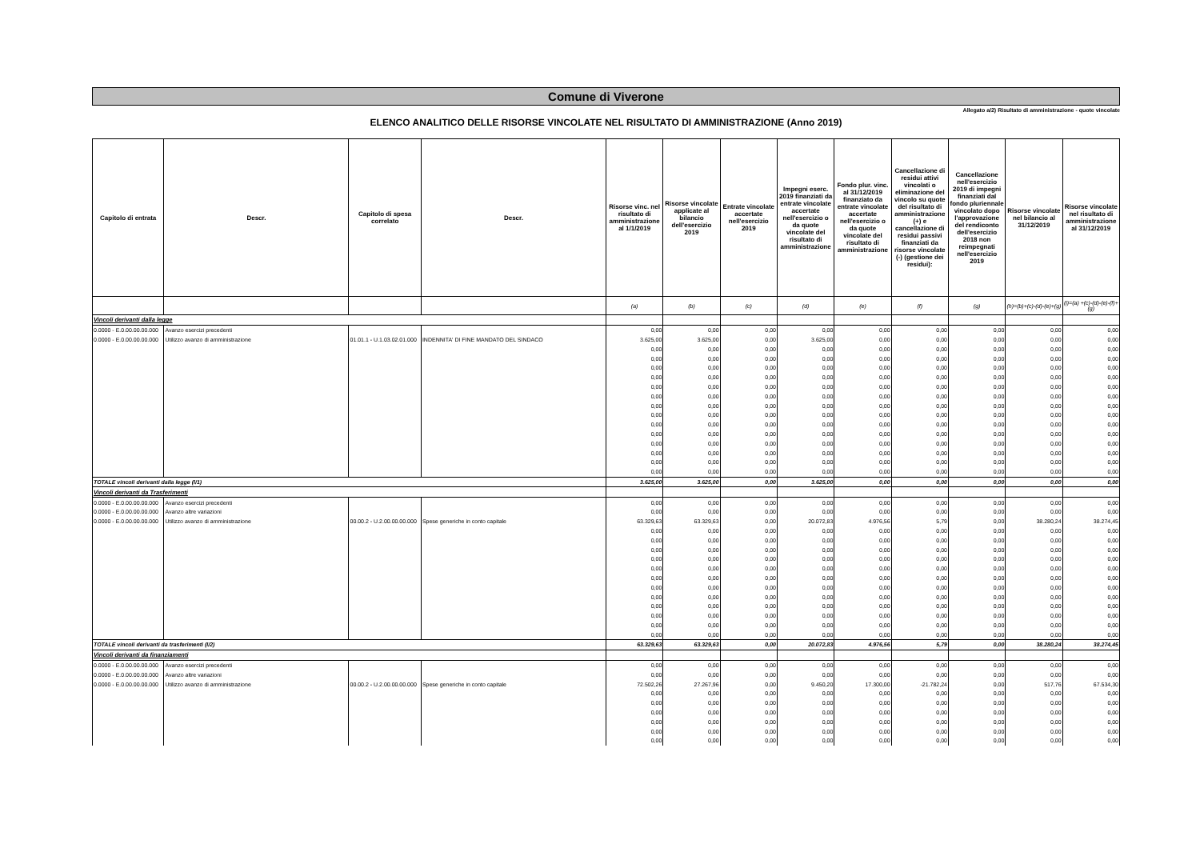Comune di Viverone
Allegato a/2) Risultato di amministrazione - quote vincolate
ELENCO ANALITICO DELLE RISORSE VINCOLATE NEL RISULTATO DI AMMINISTRAZIONE (Anno 2019)
| Capitolo di entrata | Descr. | Capitolo di spesa correlato | Descr. | Risorse vinc. nel risultato di amministrazione al 1/1/2019 | Risorse vincolate applicate al bilancio dell'esercizio 2019 | Entrate vincolate accertate nell'esercizio 2019 | Impegni eserc. 2019 finanziati da entrate vincolate accertate nell'esercizio o da quote vincolate del risultato di amministrazione | Fondo plur. vinc. al 31/12/2019 finanziato da entrate vincolate accertate nell'esercizio o da quote vincolate del risultato di amministrazione | Cancellazione di residui attivi vincolati o eliminazione del vincolo su quote del risultato di amministrazione (+) e cancellazione di residui passivi finanziati da risorse vincolate (-) (gestione dei residui): | Cancellazione nell'esercizio 2019 di impegni finanziati dal fondo pluriennale vincolato dopo l'approvazione del rendiconto dell'esercizio 2018 non reimpegnati nell'esercizio 2019 | Risorse vincolate nel bilancio al 31/12/2019 | Risorse vincolate nel risultato di amministrazione al 31/12/2019 |
| --- | --- | --- | --- | --- | --- | --- | --- | --- | --- | --- | --- | --- |
| | | | | (a) | (b) | (c) | (d) | (e) | (f) | (g) | (h)=(b)+(c)-(d)-(e)+(g) | (i)=(a) +(c)-(d)-(e)-(f)+(g) |
| Vincoli derivanti dalla legge | | | | | | | | | | | | |
| 0.0000 - E.0.00.00.00.000 | Avanzo esercizi precedenti | | | 0,00 | 0,00 | 0,00 | 0,00 | 0,00 | 0,00 | 0,00 | 0,00 | 0,00 |
| 0.0000 - E.0.00.00.00.000 | Utilizzo avanzo di amministrazione | 01.01.1 - U.1.03.02.01.000 | INDENNITA' DI FINE MANDATO DEL SINDACO | 3.625,00 | 3.625,00 | 0,00 | 3.625,00 | 0,00 | 0,00 | 0,00 | 0,00 | 0,00 |
| | | | | 0,00 | 0,00 | 0,00 | 0,00 | 0,00 | 0,00 | 0,00 | 0,00 | 0,00 |
| | | | | 0,00 | 0,00 | 0,00 | 0,00 | 0,00 | 0,00 | 0,00 | 0,00 | 0,00 |
| | | | | 0,00 | 0,00 | 0,00 | 0,00 | 0,00 | 0,00 | 0,00 | 0,00 | 0,00 |
| | | | | 0,00 | 0,00 | 0,00 | 0,00 | 0,00 | 0,00 | 0,00 | 0,00 | 0,00 |
| | | | | 0,00 | 0,00 | 0,00 | 0,00 | 0,00 | 0,00 | 0,00 | 0,00 | 0,00 |
| | | | | 0,00 | 0,00 | 0,00 | 0,00 | 0,00 | 0,00 | 0,00 | 0,00 | 0,00 |
| | | | | 0,00 | 0,00 | 0,00 | 0,00 | 0,00 | 0,00 | 0,00 | 0,00 | 0,00 |
| | | | | 0,00 | 0,00 | 0,00 | 0,00 | 0,00 | 0,00 | 0,00 | 0,00 | 0,00 |
| | | | | 0,00 | 0,00 | 0,00 | 0,00 | 0,00 | 0,00 | 0,00 | 0,00 | 0,00 |
| | | | | 0,00 | 0,00 | 0,00 | 0,00 | 0,00 | 0,00 | 0,00 | 0,00 | 0,00 |
| | | | | 0,00 | 0,00 | 0,00 | 0,00 | 0,00 | 0,00 | 0,00 | 0,00 | 0,00 |
| | | | | 0,00 | 0,00 | 0,00 | 0,00 | 0,00 | 0,00 | 0,00 | 0,00 | 0,00 |
| | | | | 0,00 | 0,00 | 0,00 | 0,00 | 0,00 | 0,00 | 0,00 | 0,00 | 0,00 |
| | | | | 0,00 | 0,00 | 0,00 | 0,00 | 0,00 | 0,00 | 0,00 | 0,00 | 0,00 |
| TOTALE vincoli derivanti dalla legge (l/1) | | | | 3.625,00 | 3.625,00 | 0,00 | 3.625,00 | 0,00 | 0,00 | 0,00 | 0,00 | 0,00 |
| Vincoli derivanti da Trasferimenti | | | | | | | | | | | | |
| 0.0000 - E.0.00.00.00.000 | Avanzo esercizi precedenti | | | 0,00 | 0,00 | 0,00 | 0,00 | 0,00 | 0,00 | 0,00 | 0,00 | 0,00 |
| 0.0000 - E.0.00.00.00.000 | Avanzo altre variazioni | | | 0,00 | 0,00 | 0,00 | 0,00 | 0,00 | 0,00 | 0,00 | 0,00 | 0,00 |
| 0.0000 - E.0.00.00.00.000 | Utilizzo avanzo di amministrazione | 00.00.2 - U.2.00.00.00.000 | Spese generiche in conto capitale | 63.329,63 | 63.329,63 | 0,00 | 20.072,83 | 4.976,56 | 5,79 | 0,00 | 38.280,24 | 38.274,45 |
| | | | | 0,00 | 0,00 | 0,00 | 0,00 | 0,00 | 0,00 | 0,00 | 0,00 | 0,00 |
| | | | | 0,00 | 0,00 | 0,00 | 0,00 | 0,00 | 0,00 | 0,00 | 0,00 | 0,00 |
| | | | | 0,00 | 0,00 | 0,00 | 0,00 | 0,00 | 0,00 | 0,00 | 0,00 | 0,00 |
| | | | | 0,00 | 0,00 | 0,00 | 0,00 | 0,00 | 0,00 | 0,00 | 0,00 | 0,00 |
| | | | | 0,00 | 0,00 | 0,00 | 0,00 | 0,00 | 0,00 | 0,00 | 0,00 | 0,00 |
| | | | | 0,00 | 0,00 | 0,00 | 0,00 | 0,00 | 0,00 | 0,00 | 0,00 | 0,00 |
| | | | | 0,00 | 0,00 | 0,00 | 0,00 | 0,00 | 0,00 | 0,00 | 0,00 | 0,00 |
| | | | | 0,00 | 0,00 | 0,00 | 0,00 | 0,00 | 0,00 | 0,00 | 0,00 | 0,00 |
| | | | | 0,00 | 0,00 | 0,00 | 0,00 | 0,00 | 0,00 | 0,00 | 0,00 | 0,00 |
| | | | | 0,00 | 0,00 | 0,00 | 0,00 | 0,00 | 0,00 | 0,00 | 0,00 | 0,00 |
| | | | | 0,00 | 0,00 | 0,00 | 0,00 | 0,00 | 0,00 | 0,00 | 0,00 | 0,00 |
| | | | | 0,00 | 0,00 | 0,00 | 0,00 | 0,00 | 0,00 | 0,00 | 0,00 | 0,00 |
| TOTALE vincoli derivanti da trasferimenti (l/2) | | | | 63.329,63 | 63.329,63 | 0,00 | 20.072,83 | 4.976,56 | 5,79 | 0,00 | 38.280,24 | 38.274,45 |
| Vincoli derivanti da finanziamenti | | | | | | | | | | | | |
| 0.0000 - E.0.00.00.00.000 | Avanzo esercizi precedenti | | | 0,00 | 0,00 | 0,00 | 0,00 | 0,00 | 0,00 | 0,00 | 0,00 | 0,00 |
| 0.0000 - E.0.00.00.00.000 | Avanzo altre variazioni | | | 0,00 | 0,00 | 0,00 | 0,00 | 0,00 | 0,00 | 0,00 | 0,00 | 0,00 |
| 0.0000 - E.0.00.00.00.000 | Utilizzo avanzo di amministrazione | 00.00.2 - U.2.00.00.00.000 | Spese generiche in conto capitale | 72.502,26 | 27.267,96 | 0,00 | 9.450,20 | 17.300,00 | -21.782,24 | 0,00 | 517,76 | 67.534,30 |
| | | | | 0,00 | 0,00 | 0,00 | 0,00 | 0,00 | 0,00 | 0,00 | 0,00 | 0,00 |
| | | | | 0,00 | 0,00 | 0,00 | 0,00 | 0,00 | 0,00 | 0,00 | 0,00 | 0,00 |
| | | | | 0,00 | 0,00 | 0,00 | 0,00 | 0,00 | 0,00 | 0,00 | 0,00 | 0,00 |
| | | | | 0,00 | 0,00 | 0,00 | 0,00 | 0,00 | 0,00 | 0,00 | 0,00 | 0,00 |
| | | | | 0,00 | 0,00 | 0,00 | 0,00 | 0,00 | 0,00 | 0,00 | 0,00 | 0,00 |
| | | | | 0,00 | 0,00 | 0,00 | 0,00 | 0,00 | 0,00 | 0,00 | 0,00 | 0,00 |